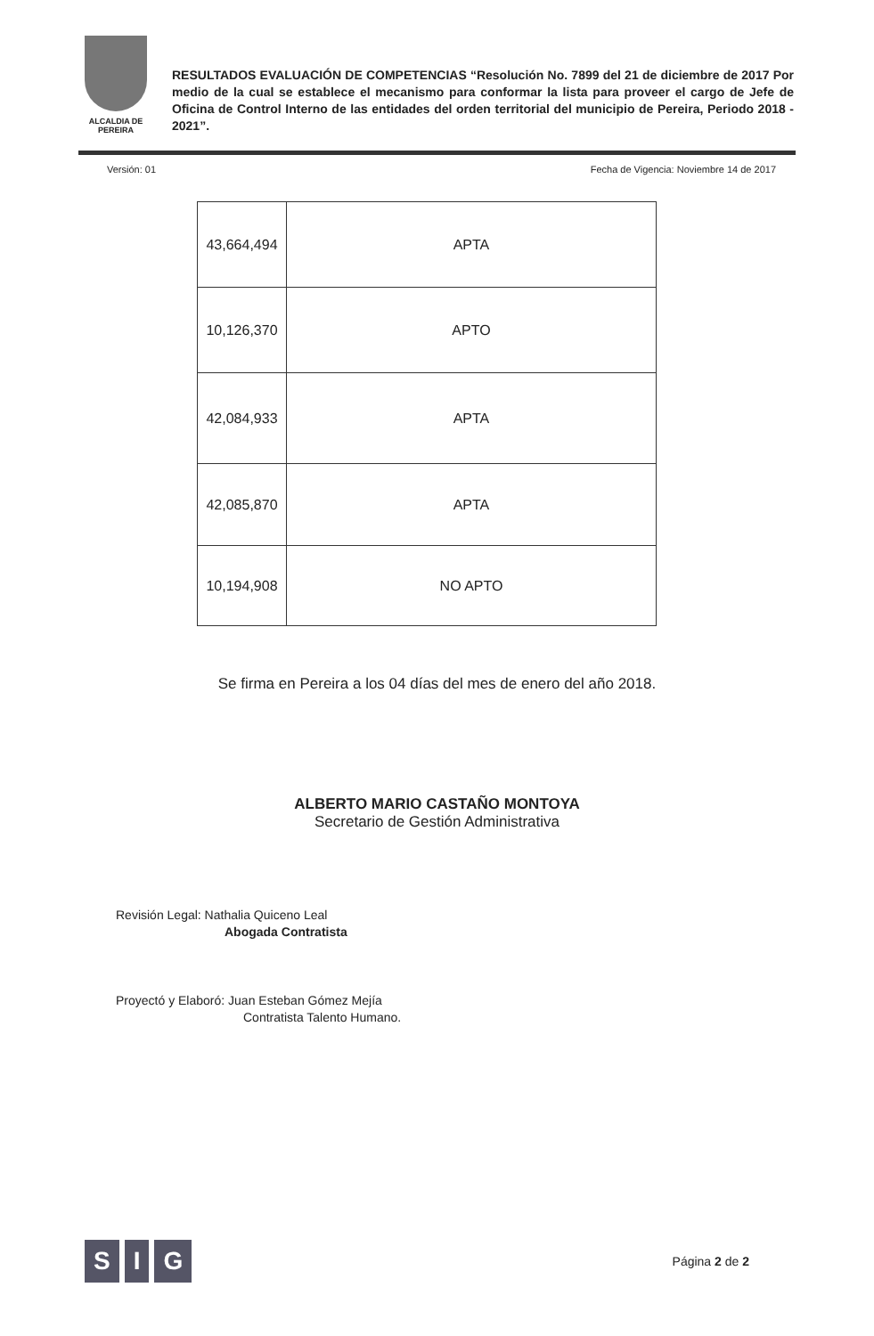ALCALDIA DE PEREIRA
RESULTADOS EVALUACIÓN DE COMPETENCIAS “Resolución No. 7899 del 21 de diciembre de 2017 Por medio de la cual se establece el mecanismo para conformar la lista para proveer el cargo de Jefe de Oficina de Control Interno de las entidades del orden territorial del municipio de Pereira, Periodo 2018 - 2021”.
Versión: 01 Fecha de Vigencia: Noviembre 14 de 2017
| 43,664,494 | APTA |
| 10,126,370 | APTO |
| 42,084,933 | APTA |
| 42,085,870 | APTA |
| 10,194,908 | NO APTO |
Se firma en Pereira a los 04 días del mes de enero del año 2018.
ALBERTO MARIO CASTAÑO MONTOYA
Secretario de Gestión Administrativa
Revisión Legal: Nathalia Quiceno Leal
Abogada Contratista
Proyectó y Elaboró: Juan Esteban Gómez Mejía
Contratista Talento Humano.
S I G
Página 2 de 2